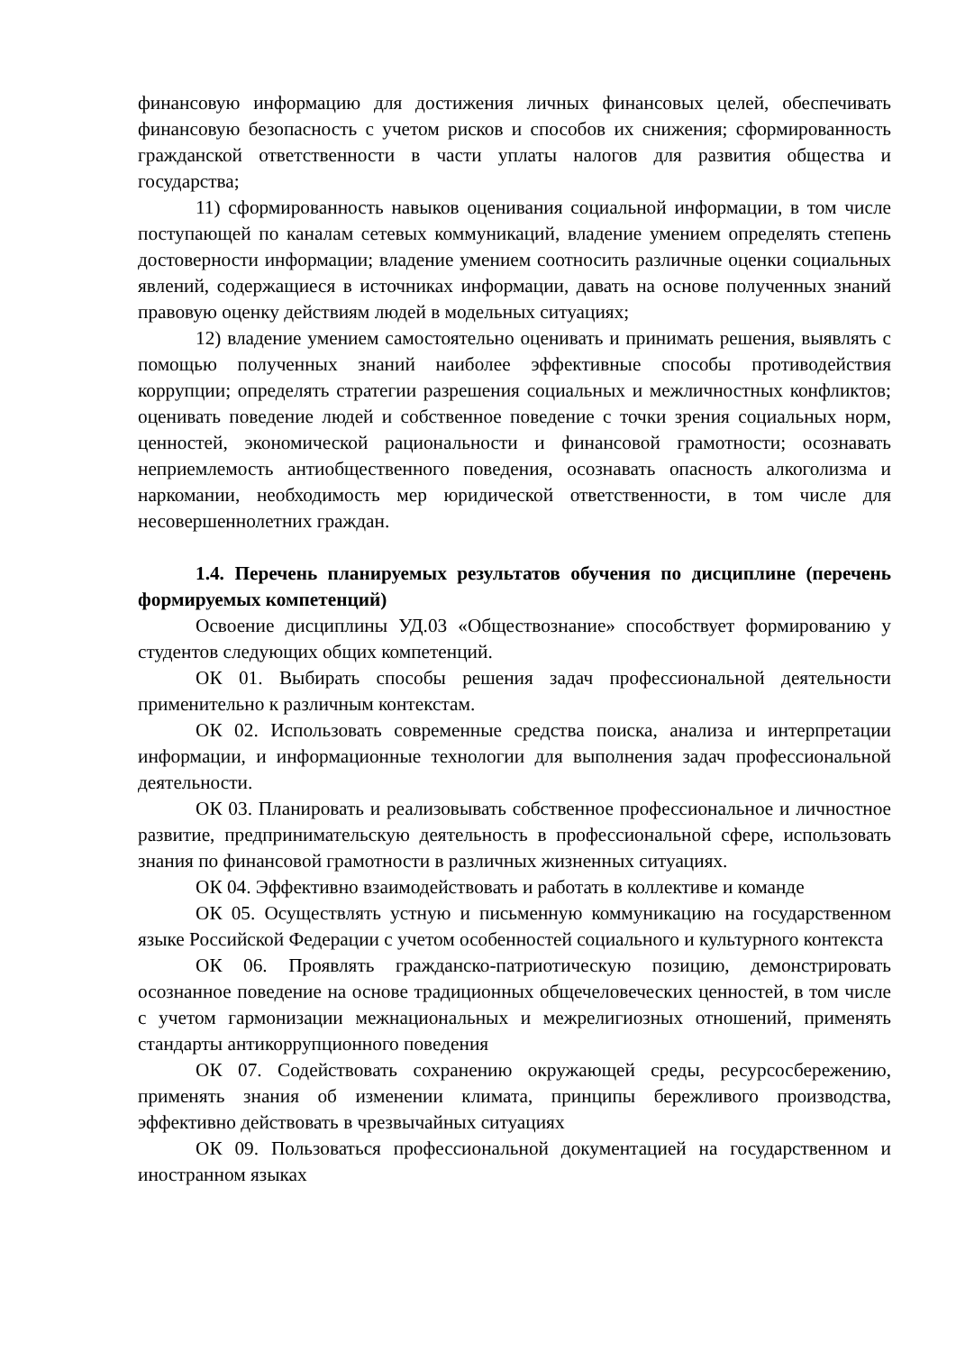финансовую информацию для достижения личных финансовых целей, обеспечивать финансовую безопасность с учетом рисков и способов их снижения; сформированность гражданской ответственности в части уплаты налогов для развития общества и государства;
11) сформированность навыков оценивания социальной информации, в том числе поступающей по каналам сетевых коммуникаций, владение умением определять степень достоверности информации; владение умением соотносить различные оценки социальных явлений, содержащиеся в источниках информации, давать на основе полученных знаний правовую оценку действиям людей в модельных ситуациях;
12) владение умением самостоятельно оценивать и принимать решения, выявлять с помощью полученных знаний наиболее эффективные способы противодействия коррупции; определять стратегии разрешения социальных и межличностных конфликтов; оценивать поведение людей и собственное поведение с точки зрения социальных норм, ценностей, экономической рациональности и финансовой грамотности; осознавать неприемлемость антиобщественного поведения, осознавать опасность алкоголизма и наркомании, необходимость мер юридической ответственности, в том числе для несовершеннолетних граждан.
1.4. Перечень планируемых результатов обучения по дисциплине (перечень формируемых компетенций)
Освоение дисциплины УД.03 «Обществознание» способствует формированию у студентов следующих общих компетенций.
ОК 01. Выбирать способы решения задач профессиональной деятельности применительно к различным контекстам.
ОК 02. Использовать современные средства поиска, анализа и интерпретации информации, и информационные технологии для выполнения задач профессиональной деятельности.
ОК 03. Планировать и реализовывать собственное профессиональное и личностное развитие, предпринимательскую деятельность в профессиональной сфере, использовать знания по финансовой грамотности в различных жизненных ситуациях.
ОК 04. Эффективно взаимодействовать и работать в коллективе и команде
ОК 05. Осуществлять устную и письменную коммуникацию на государственном языке Российской Федерации с учетом особенностей социального и культурного контекста
ОК 06. Проявлять гражданско-патриотическую позицию, демонстрировать осознанное поведение на основе традиционных общечеловеческих ценностей, в том числе с учетом гармонизации межнациональных и межрелигиозных отношений, применять стандарты антикоррупционного поведения
ОК 07. Содействовать сохранению окружающей среды, ресурсосбережению, применять знания об изменении климата, принципы бережливого производства, эффективно действовать в чрезвычайных ситуациях
ОК 09. Пользоваться профессиональной документацией на государственном и иностранном языках